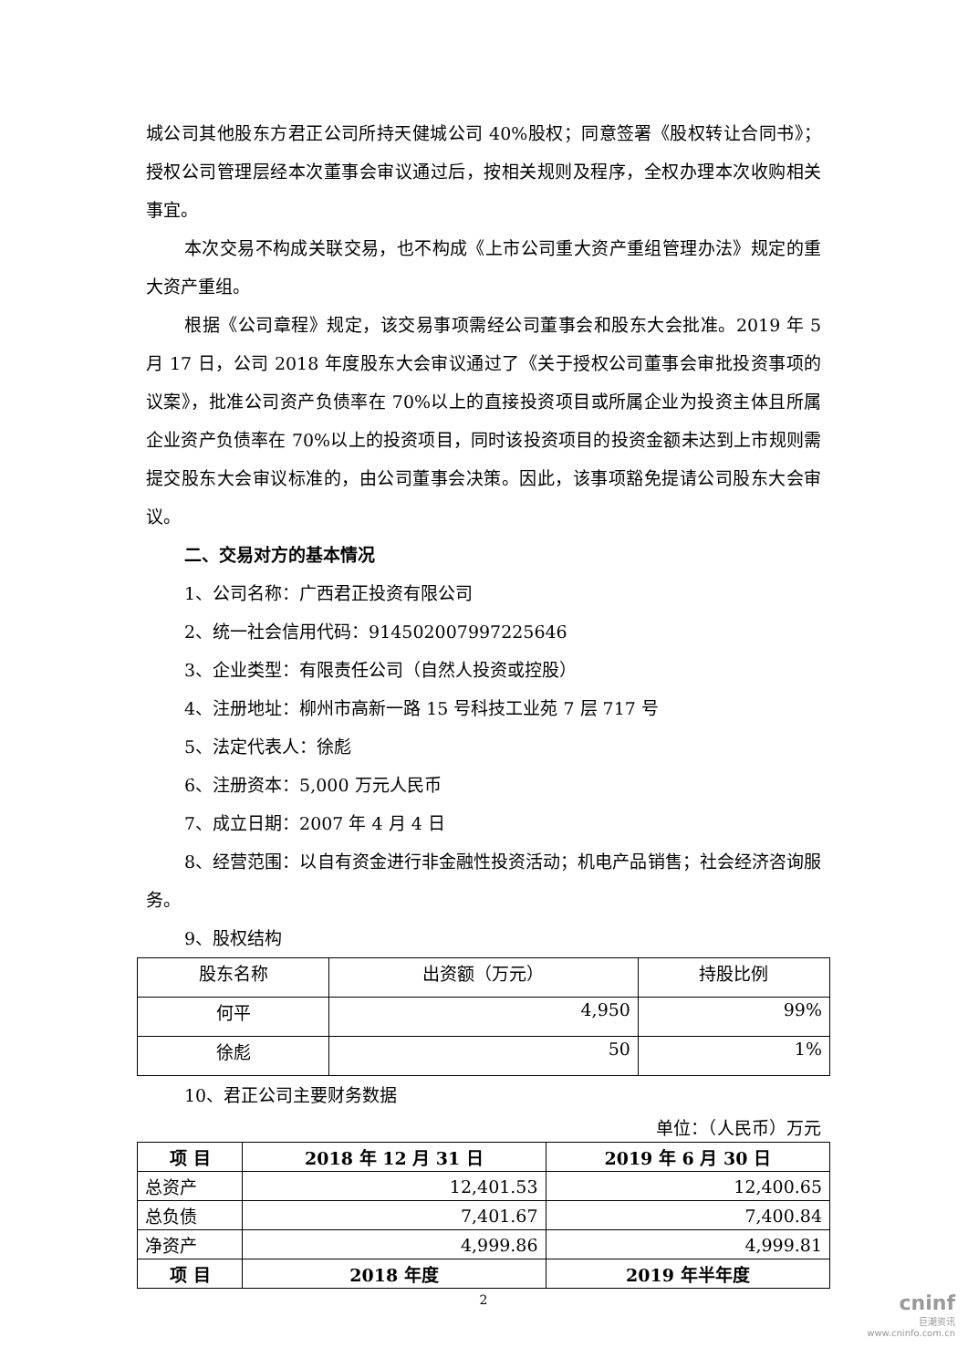城公司其他股东方君正公司所持天健城公司 40%股权；同意签署《股权转让合同书》；授权公司管理层经本次董事会审议通过后，按相关规则及程序，全权办理本次收购相关事宜。
本次交易不构成关联交易，也不构成《上市公司重大资产重组管理办法》规定的重大资产重组。
根据《公司章程》规定，该交易事项需经公司董事会和股东大会批准。2019 年 5 月 17 日，公司 2018 年度股东大会审议通过了《关于授权公司董事会审批投资事项的议案》，批准公司资产负债率在 70%以上的直接投资项目或所属企业为投资主体且所属企业资产负债率在 70%以上的投资项目，同时该投资项目的投资金额未达到上市规则需提交股东大会审议标准的，由公司董事会决策。因此，该事项豁免提请公司股东大会审议。
二、交易对方的基本情况
1、公司名称：广西君正投资有限公司
2、统一社会信用代码：914502007997225646
3、企业类型：有限责任公司（自然人投资或控股）
4、注册地址：柳州市高新一路 15 号科技工业苑 7 层 717 号
5、法定代表人：徐彪
6、注册资本：5,000 万元人民币
7、成立日期：2007 年 4 月 4 日
8、经营范围：以自有资金进行非金融性投资活动；机电产品销售；社会经济咨询服务。
9、股权结构
| 股东名称 | 出资额（万元） | 持股比例 |
| 何平 | 4,950 | 99% |
| 徐彪 | 50 | 1% |
10、君正公司主要财务数据
单位：（人民币）万元
| 项 目 | 2018 年 12 月 31 日 | 2019 年 6 月 30 日 |
| --- | --- | --- |
| 总资产 | 12,401.53 | 12,400.65 |
| 总负债 | 7,401.67 | 7,400.84 |
| 净资产 | 4,999.86 | 4,999.81 |
| 项 目 | 2018 年度 | 2019 年半年度 |
2
cninf
巨潮资讯
www.cninfo.com.cn